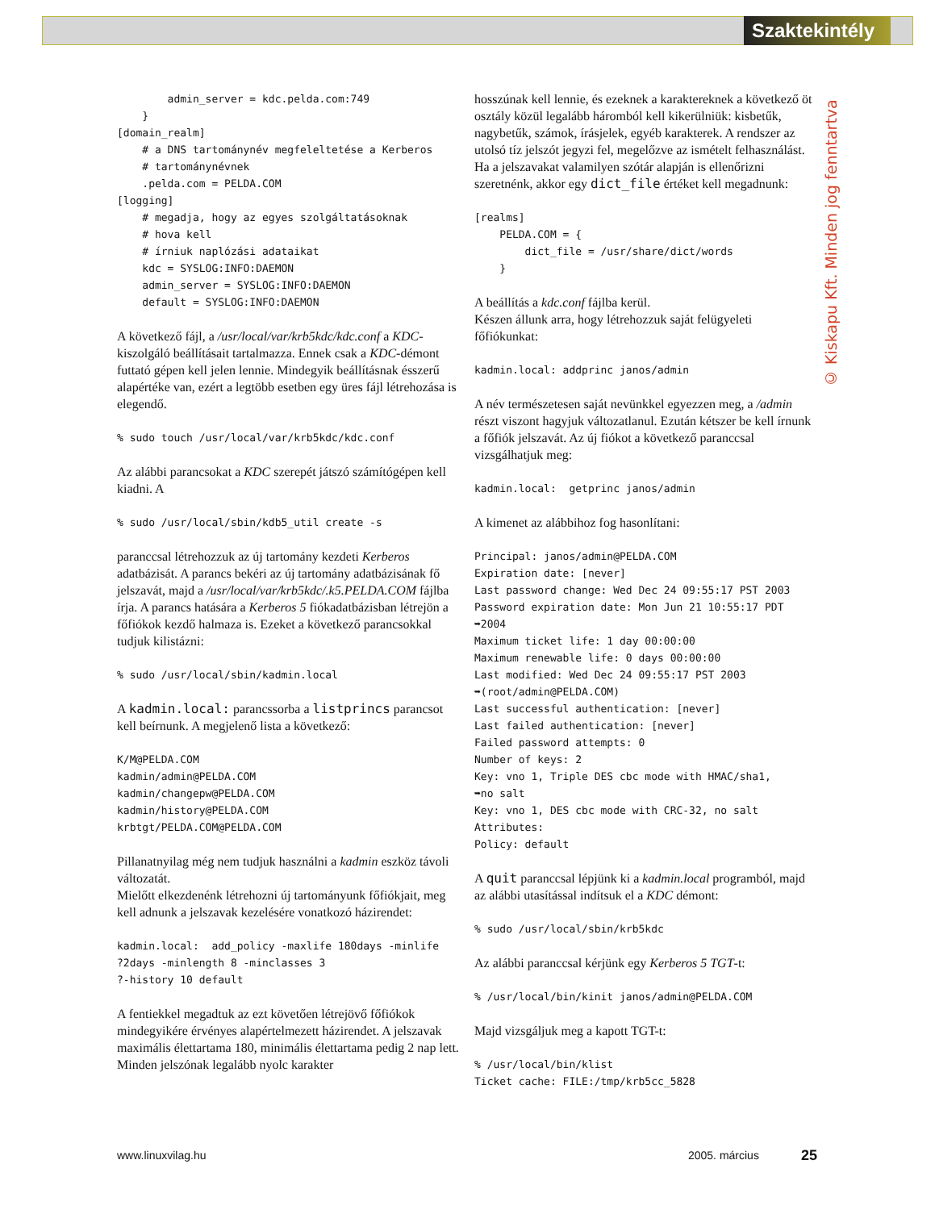Szaktekintély
        admin_server = kdc.pelda.com:749
    }
[domain_realm]
    # a DNS tartománynév megfeleltetése a Kerberos
    # tartománynévnek
    .pelda.com = PELDA.COM
[logging]
    # megadja, hogy az egyes szolgáltatásoknak
    # hova kell
    # írniuk naplózási adataikat
    kdc = SYSLOG:INFO:DAEMON
    admin_server = SYSLOG:INFO:DAEMON
    default = SYSLOG:INFO:DAEMON
A következő fájl, a /usr/local/var/krb5kdc/kdc.conf a KDC-kiszolgáló beállításait tartalmazza. Ennek csak a KDC-démont futtató gépen kell jelen lennie. Mindegyik beállításnak ésszerű alapértéke van, ezért a legtöbb esetben egy üres fájl létrehozása is elegendő.
% sudo touch /usr/local/var/krb5kdc/kdc.conf
Az alábbi parancsokat a KDC szerepét játszó számítógépen kell kiadni. A
% sudo /usr/local/sbin/kdb5_util create -s
paranccsal létrehozzuk az új tartomány kezdeti Kerberos adatbázisát. A parancs bekéri az új tartomány adatbázisának fő jelszavát, majd a /usr/local/var/krb5kdc/.k5.PELDA.COM fájlba írja. A parancs hatására a Kerberos 5 fiókadatbázisban létrejön a főfiókok kezdő halmaza is. Ezeket a következő parancsokkal tudjuk kilistázni:
% sudo /usr/local/sbin/kadmin.local
A kadmin.local: parancssorba a listprincs parancsot kell beírnunk. A megjelenő lista a következő:
K/M@PELDA.COM
kadmin/admin@PELDA.COM
kadmin/changepw@PELDA.COM
kadmin/history@PELDA.COM
krbtgt/PELDA.COM@PELDA.COM
Pillanatnyilag még nem tudjuk használni a kadmin eszköz távoli változatát.
Mielőtt elkezdenénk létrehozni új tartományunk főfiókjait, meg kell adnunk a jelszavak kezelésére vonatkozó házirendet:
kadmin.local:  add_policy -maxlife 180days -minlife
?2days -minlength 8 -minclasses 3
?-history 10 default
A fentiekkel megadtuk az ezt követően létrejövő főfiókok mindegyikére érvényes alapértelmezett házirendet. A jelszavak maximális élettartama 180, minimális élettartama pedig 2 nap lett. Minden jelszónak legalább nyolc karakter
hosszúnak kell lennie, és ezeknek a karaktereknek a következő öt osztály közül legalább háromból kell kikerülniük: kisbetűk, nagybetűk, számok, írásjelek, egyéb karakterek. A rendszer az utolsó tíz jelszót jegyzi fel, megelőzve az ismételt felhasználást. Ha a jelszavakat valamilyen szótár alapján is ellenőrizni szeretnénk, akkor egy dict_file értéket kell megadnunk:
[realms]
    PELDA.COM = {
        dict_file = /usr/share/dict/words
    }
A beállítás a kdc.conf fájlba kerül.
Készen állunk arra, hogy létrehozzuk saját felügyeleti főfiókunkat:
kadmin.local: addprinc janos/admin
A név természetesen saját nevünkkel egyezzen meg, a /admin részt viszont hagyjuk változatlanul. Ezután kétszer be kell írnunk a főfiók jelszavát. Az új fiókot a következő paranccsal vizsgálhatjuk meg:
kadmin.local:  getprinc janos/admin
A kimenet az alábbihoz fog hasonlítani:
Principal: janos/admin@PELDA.COM
Expiration date: [never]
Last password change: Wed Dec 24 09:55:17 PST 2003
Password expiration date: Mon Jun 21 10:55:17 PDT
➥2004
Maximum ticket life: 1 day 00:00:00
Maximum renewable life: 0 days 00:00:00
Last modified: Wed Dec 24 09:55:17 PST 2003
➥(root/admin@PELDA.COM)
Last successful authentication: [never]
Last failed authentication: [never]
Failed password attempts: 0
Number of keys: 2
Key: vno 1, Triple DES cbc mode with HMAC/sha1,
➥no salt
Key: vno 1, DES cbc mode with CRC-32, no salt
Attributes:
Policy: default
A quit paranccsal lépjünk ki a kadmin.local programból, majd az alábbi utasítással indítsuk el a KDC démont:
% sudo /usr/local/sbin/krb5kdc
Az alábbi paranccsal kérjünk egy Kerberos 5 TGT-t:
% /usr/local/bin/kinit janos/admin@PELDA.COM
Majd vizsgáljuk meg a kapott TGT-t:
% /usr/local/bin/klist
Ticket cache: FILE:/tmp/krb5cc_5828
© Kiskapu Kft. Minden jog fenntartva
www.linuxvilag.hu 2005. március 25